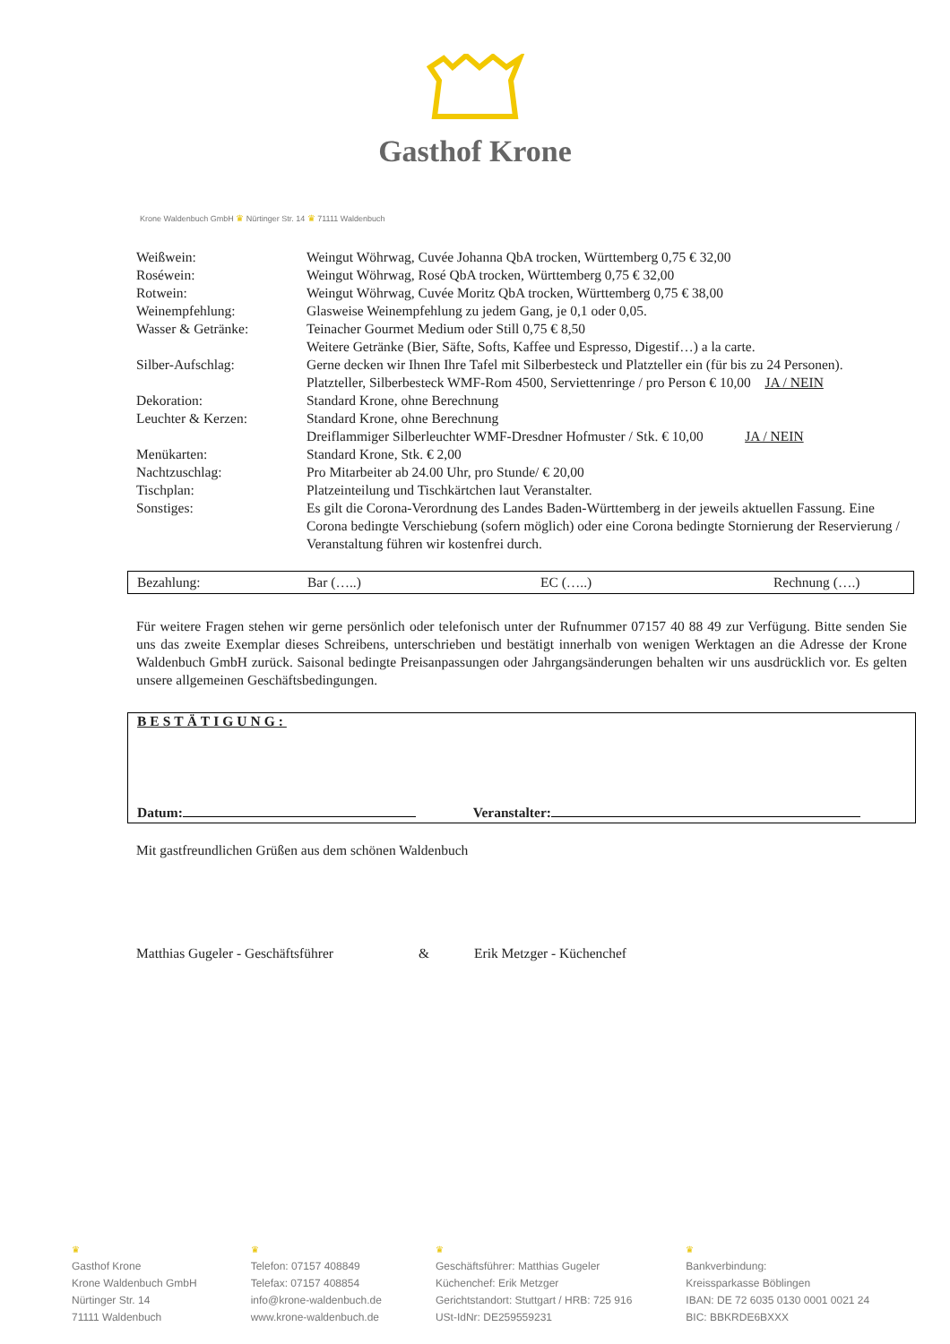Gasthof Krone
Krone Waldenbuch GmbH ♛ Nürtinger Str. 14 ♛ 71111 Waldenbuch
| Weißwein: | Weingut Wöhrwag, Cuvée Johanna QbA trocken, Württemberg 0,75 € 32,00 |
| Roséwein: | Weingut Wöhrwag, Rosé QbA trocken, Württemberg 0,75 € 32,00 |
| Rotwein: | Weingut Wöhrwag, Cuvée Moritz QbA trocken, Württemberg 0,75 € 38,00 |
| Weinempfehlung: | Glasweise Weinempfehlung zu jedem Gang, je 0,1 oder 0,05. |
| Wasser & Getränke: | Teinacher Gourmet Medium oder Still 0,75 € 8,50 Weitere Getränke (Bier, Säfte, Softs, Kaffee und Espresso, Digestif…) a la carte. |
| Silber-Aufschlag: | Gerne decken wir Ihnen Ihre Tafel mit Silberbesteck und Platzteller ein (für bis zu 24 Personen). Platzteller, Silberbesteck WMF-Rom 4500, Serviettenringe / pro Person € 10,00 JA / NEIN |
| Dekoration: | Standard Krone, ohne Berechnung |
| Leuchter & Kerzen: | Standard Krone, ohne Berechnung Dreiflammiger Silberleuchter WMF-Dresdner Hofmuster / Stk. € 10,00 JA / NEIN |
| Menükarten: | Standard Krone, Stk. € 2,00 |
| Nachtzuschlag: | Pro Mitarbeiter ab 24.00 Uhr, pro Stunde/ € 20,00 |
| Tischplan: | Platzeinteilung und Tischkärtchen laut Veranstalter. |
| Sonstiges: | Es gilt die Corona-Verordnung des Landes Baden-Württemberg in der jeweils aktuellen Fassung. Eine Corona bedingte Verschiebung (sofern möglich) oder eine Corona bedingte Stornierung der Reservierung / Veranstaltung führen wir kostenfrei durch. |
| Bezahlung: | Bar (…..) | EC (…..) | Rechnung (….) |
Für weitere Fragen stehen wir gerne persönlich oder telefonisch unter der Rufnummer 07157 40 88 49 zur Verfügung. Bitte senden Sie uns das zweite Exemplar dieses Schreibens, unterschrieben und bestätigt innerhalb von wenigen Werktagen an die Adresse der Krone Waldenbuch GmbH zurück. Saisonal bedingte Preisanpassungen oder Jahrgangsänderungen behalten wir uns ausdrücklich vor. Es gelten unsere allgemeinen Geschäftsbedingungen.
BESTÄTIGUNG:
Datum: Veranstalter:
Mit gastfreundlichen Grüßen aus dem schönen Waldenbuch
Matthias Gugeler - Geschäftsführer & Erik Metzger - Küchenchef
♛
Gasthof Krone
Krone Waldenbuch GmbH
Nürtinger Str. 14
71111 Waldenbuch
♛
Telefon: 07157 408849
Telefax: 07157 408854
info@krone-waldenbuch.de
www.krone-waldenbuch.de
♛
Geschäftsführer: Matthias Gugeler
Küchenchef: Erik Metzger
Gerichtstandort: Stuttgart / HRB: 725 916
USt-IdNr: DE259559231
♛
Bankverbindung:
Kreissparkasse Böblingen
IBAN: DE 72 6035 0130 0001 0021 24
BIC: BBKRDE6BXXX